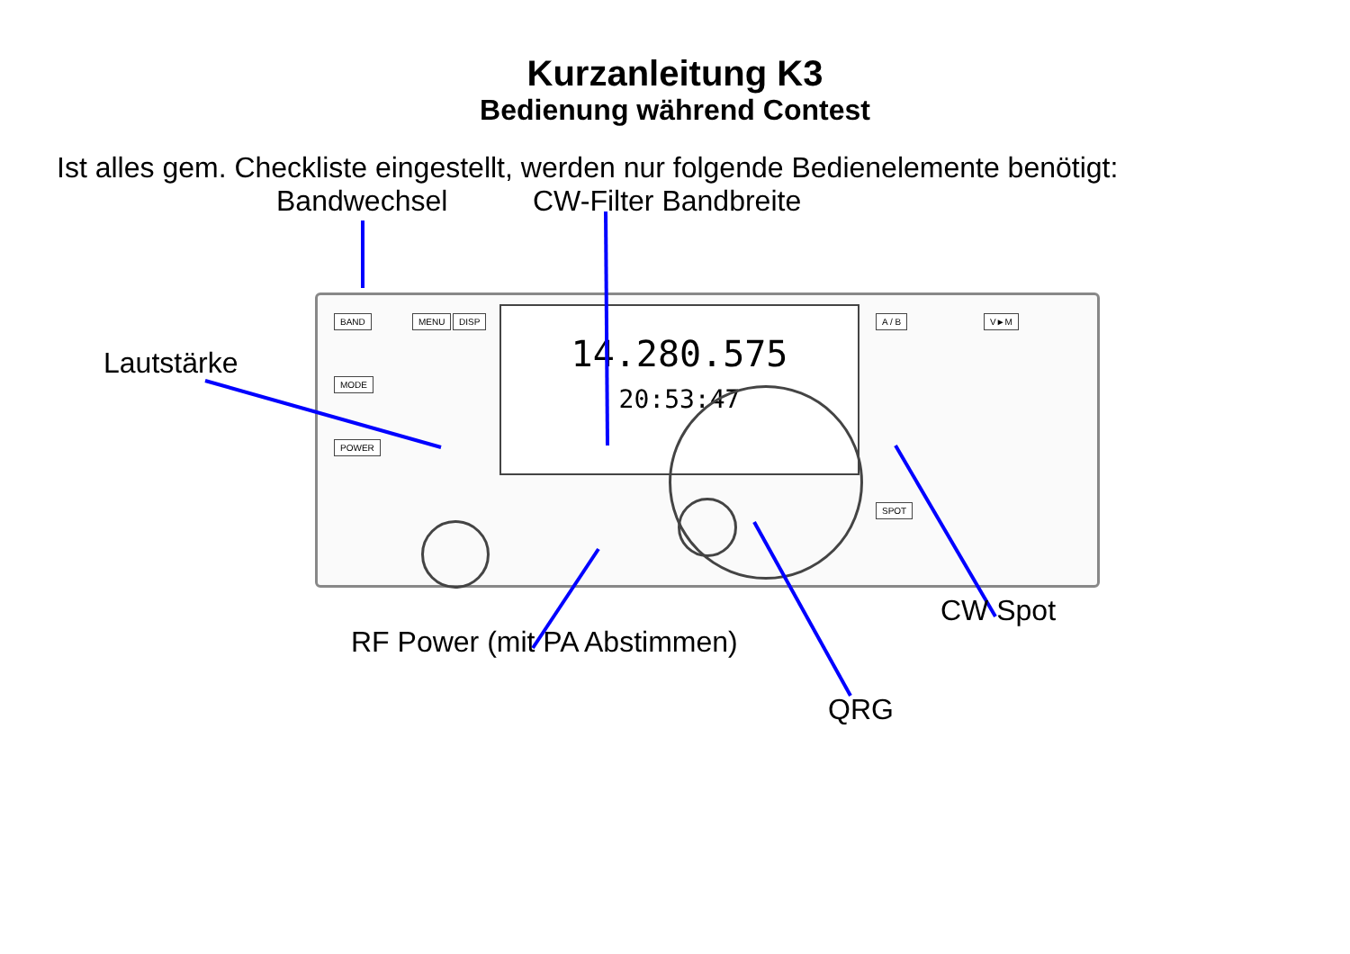Kurzanleitung K3
Bedienung während Contest
Ist alles gem. Checkliste eingestellt, werden nur folgende Bedienelemente benötigt:
Bandwechsel CW-Filter Bandbreite
Lautstärke
BAND
MODE
POWER
MENU DISP
14.280.575
20:53:47
A / B
SPOT
V►M
RF Power (mit PA Abstimmen)
CW Spot
QRG